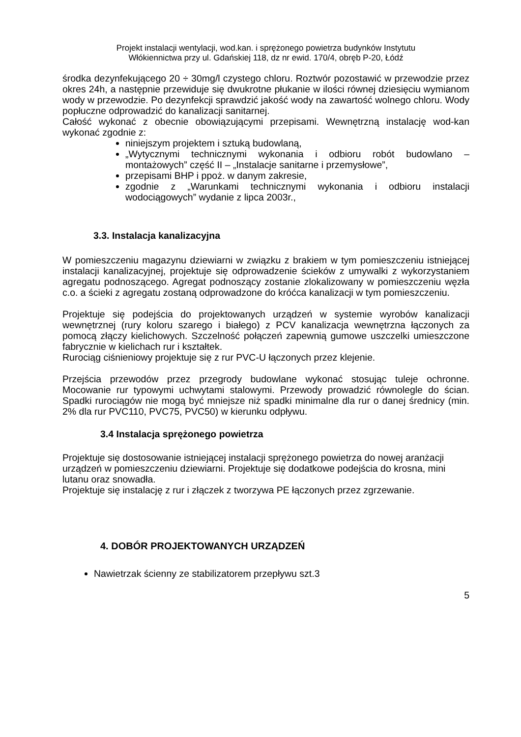Projekt instalacji wentylacji, wod.kan. i sprężonego powietrza budynków Instytutu
Włókiennictwa przy ul. Gdańskiej 118, dz nr ewid. 170/4, obręb P-20, Łódź
środka dezynfekującego 20 ÷ 30mg/l czystego chloru. Roztwór pozostawić w przewodzie przez okres 24h, a następnie przewiduje się dwukrotne płukanie w ilości równej dziesięciu wymianom wody w przewodzie. Po dezynfekcji sprawdzić jakość wody na zawartość wolnego chloru. Wody popłuczne odprowadzić do kanalizacji sanitarnej.
Całość wykonać z obecnie obowiązującymi przepisami. Wewnętrzną instalację wod-kan wykonać zgodnie z:
niniejszym projektem i sztuką budowlaną,
„Wytycznymi technicznymi wykonania i odbioru robót budowlano – montażowych” część II – „Instalacje sanitarne i przemysłowe”,
przepisami BHP i ppoż. w danym zakresie,
zgodnie z „Warunkami technicznymi wykonania i odbioru instalacji wodociągowych” wydanie z lipca 2003r.,
3.3. Instalacja kanalizacyjna
W pomieszczeniu magazynu dziewiarni w związku z brakiem w tym pomieszczeniu istniejącej instalacji kanalizacyjnej, projektuje się odprowadzenie ścieków z umywalki z wykorzystaniem agregatu podnoszącego. Agregat podnoszący zostanie zlokalizowany w pomieszczeniu węzła c.o. a ścieki z agregatu zostaną odprowadzone do króćca kanalizacji w tym pomieszczeniu.
Projektuje się podejścia do projektowanych urządzeń w systemie wyrobów kanalizacji wewnętrznej (rury koloru szarego i białego) z PCV kanalizacja wewnętrzna łączonych za pomocą złączy kielichowych. Szczelność połączeń zapewnią gumowe uszczelki umieszczone fabrycznie w kielichach rur i kształtek.
Rurociąg ciśnieniowy projektuje się z rur PVC-U łączonych przez klejenie.
Przejścia przewodów przez przegrody budowlane wykonać stosując tuleje ochronne. Mocowanie rur typowymi uchwytami stalowymi. Przewody prowadzić równolegle do ścian. Spadki rurociągów nie mogą być mniejsze niż spadki minimalne dla rur o danej średnicy (min. 2% dla rur PVC110, PVC75, PVC50) w kierunku odpływu.
3.4 Instalacja sprężonego powietrza
Projektuje się dostosowanie istniejącej instalacji sprężonego powietrza do nowej aranżacji urządzeń w pomieszczeniu dziewiarni. Projektuje się dodatkowe podejścia do krosna, mini lutanu oraz snowadła.
Projektuje się instalację z rur i złączek z tworzywa PE łączonych przez zgrzewanie.
4. DOBÓR PROJEKTOWANYCH URZĄDZEŃ
Nawietrzak ścienny ze stabilizatorem przepływu szt.3
5